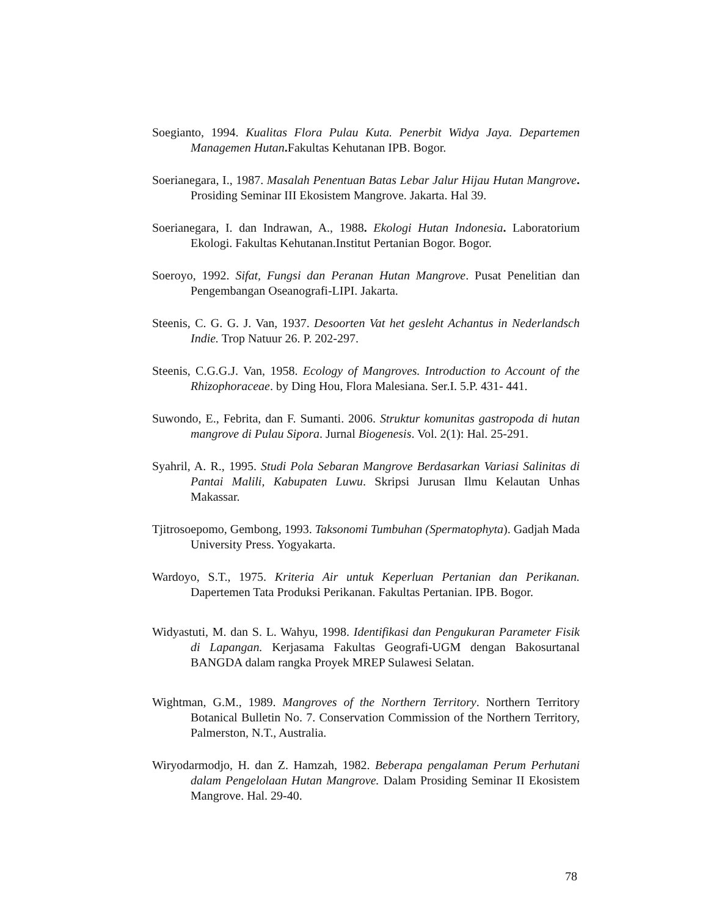Soegianto, 1994. Kualitas Flora Pulau Kuta. Penerbit Widya Jaya. Departemen Managemen Hutan. Fakultas Kehutanan IPB. Bogor.
Soerianegara, I., 1987. Masalah Penentuan Batas Lebar Jalur Hijau Hutan Mangrove. Prosiding Seminar III Ekosistem Mangrove. Jakarta. Hal 39.
Soerianegara, I. dan Indrawan, A., 1988. Ekologi Hutan Indonesia. Laboratorium Ekologi. Fakultas Kehutanan.Institut Pertanian Bogor. Bogor.
Soeroyo, 1992. Sifat, Fungsi dan Peranan Hutan Mangrove. Pusat Penelitian dan Pengembangan Oseanografi-LIPI. Jakarta.
Steenis, C. G. G. J. Van, 1937. Desoorten Vat het gesleht Achantus in Nederlandsch Indie. Trop Natuur 26. P. 202-297.
Steenis, C.G.G.J. Van, 1958. Ecology of Mangroves. Introduction to Account of the Rhizophoraceae. by Ding Hou, Flora Malesiana. Ser.I. 5.P. 431- 441.
Suwondo, E., Febrita, dan F. Sumanti. 2006. Struktur komunitas gastropoda di hutan mangrove di Pulau Sipora. Jurnal Biogenesis. Vol. 2(1): Hal. 25-291.
Syahril, A. R., 1995. Studi Pola Sebaran Mangrove Berdasarkan Variasi Salinitas di Pantai Malili, Kabupaten Luwu. Skripsi Jurusan Ilmu Kelautan Unhas Makassar.
Tjitrosoepomo, Gembong, 1993. Taksonomi Tumbuhan (Spermatophyta). Gadjah Mada University Press. Yogyakarta.
Wardoyo, S.T., 1975. Kriteria Air untuk Keperluan Pertanian dan Perikanan. Dapertemen Tata Produksi Perikanan. Fakultas Pertanian. IPB. Bogor.
Widyastuti, M. dan S. L. Wahyu, 1998. Identifikasi dan Pengukuran Parameter Fisik di Lapangan. Kerjasama Fakultas Geografi-UGM dengan Bakosurtanal BANGDA dalam rangka Proyek MREP Sulawesi Selatan.
Wightman, G.M., 1989. Mangroves of the Northern Territory. Northern Territory Botanical Bulletin No. 7. Conservation Commission of the Northern Territory, Palmerston, N.T., Australia.
Wiryodarmodjo, H. dan Z. Hamzah, 1982. Beberapa pengalaman Perum Perhutani dalam Pengelolaan Hutan Mangrove. Dalam Prosiding Seminar II Ekosistem Mangrove. Hal. 29-40.
78